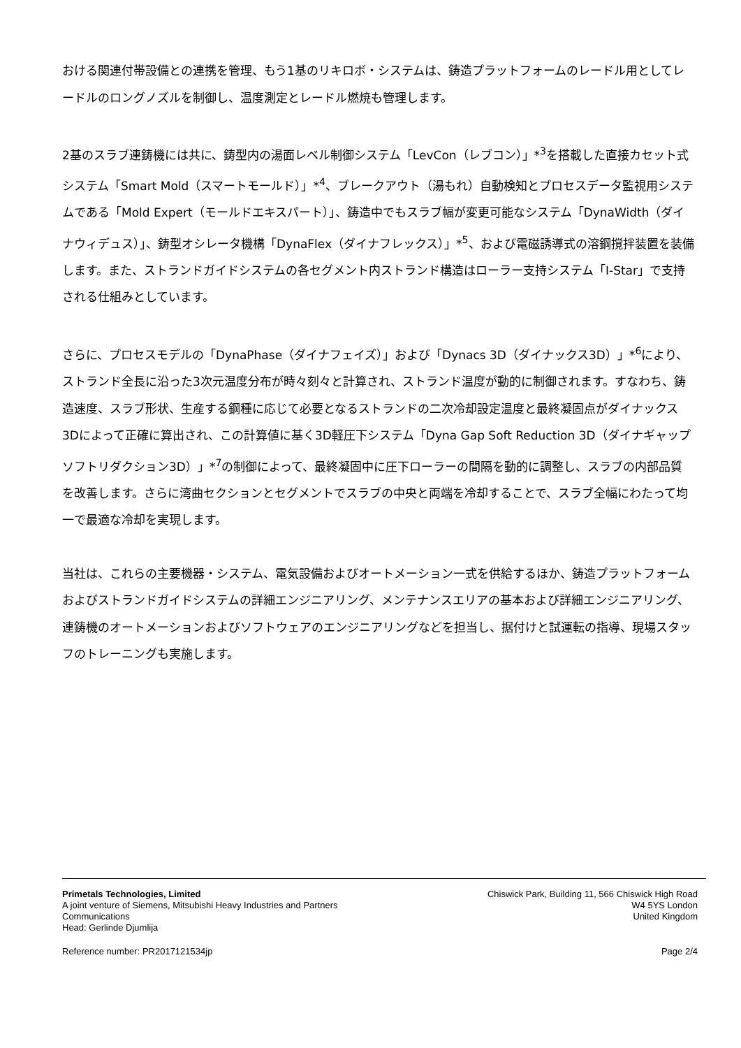おける関連付帯設備との連携を管理、もう1基のリキロボ・システムは、鋳造プラットフォームのレードル用としてレードルのロングノズルを制御し、温度測定とレードル燃焼も管理します。
2基のスラブ連鋳機には共に、鋳型内の湯面レベル制御システム「LevCon（レブコン）」*<sup>3</sup>を搭載した直接カセット式システム「Smart Mold（スマートモールド）」*<sup>4</sup>、ブレークアウト（湯もれ）自動検知とプロセスデータ監視用システムである「Mold Expert（モールドエキスパート）」、鋳造中でもスラブ幅が変更可能なシステム「DynaWidth（ダイナウィデュス）」、鋳型オシレータ機構「DynaFlex（ダイナフレックス）」*<sup>5</sup>、および電磁誘導式の溶鋼撹拌装置を装備します。また、ストランドガイドシステムの各セグメント内ストランド構造はローラー支持システム「I-Star」で支持される仕組みとしています。
さらに、プロセスモデルの「DynaPhase（ダイナフェイズ）」および「Dynacs 3D（ダイナックス3D）」*<sup>6</sup>により、ストランド全長に沿った3次元温度分布が時々刻々と計算され、ストランド温度が動的に制御されます。すなわち、鋳造速度、スラブ形状、生産する鋼種に応じて必要となるストランドの二次冷却設定温度と最終凝固点がダイナックス3Dによって正確に算出され、この計算値に基く3D軽圧下システム「Dyna Gap Soft Reduction 3D（ダイナギャップソフトリダクション3D）」*<sup>7</sup>の制御によって、最終凝固中に圧下ローラーの間隔を動的に調整し、スラブの内部品質を改善します。さらに湾曲セクションとセグメントでスラブの中央と両端を冷却することで、スラブ全幅にわたって均一で最適な冷却を実現します。
当社は、これらの主要機器・システム、電気設備およびオートメーション一式を供給するほか、鋳造プラットフォームおよびストランドガイドシステムの詳細エンジニアリング、メンテナンスエリアの基本および詳細エンジニアリング、連鋳機のオートメーションおよびソフトウェアのエンジニアリングなどを担当し、据付けと試運転の指導、現場スタッフのトレーニングも実施します。
Primetals Technologies, Limited
A joint venture of Siemens, Mitsubishi Heavy Industries and Partners
Communications
Head: Gerlinde Djumlija
Chiswick Park, Building 11, 566 Chiswick High Road
W4 5YS London
United Kingdom
Reference number: PR2017121534jp Page 2/4